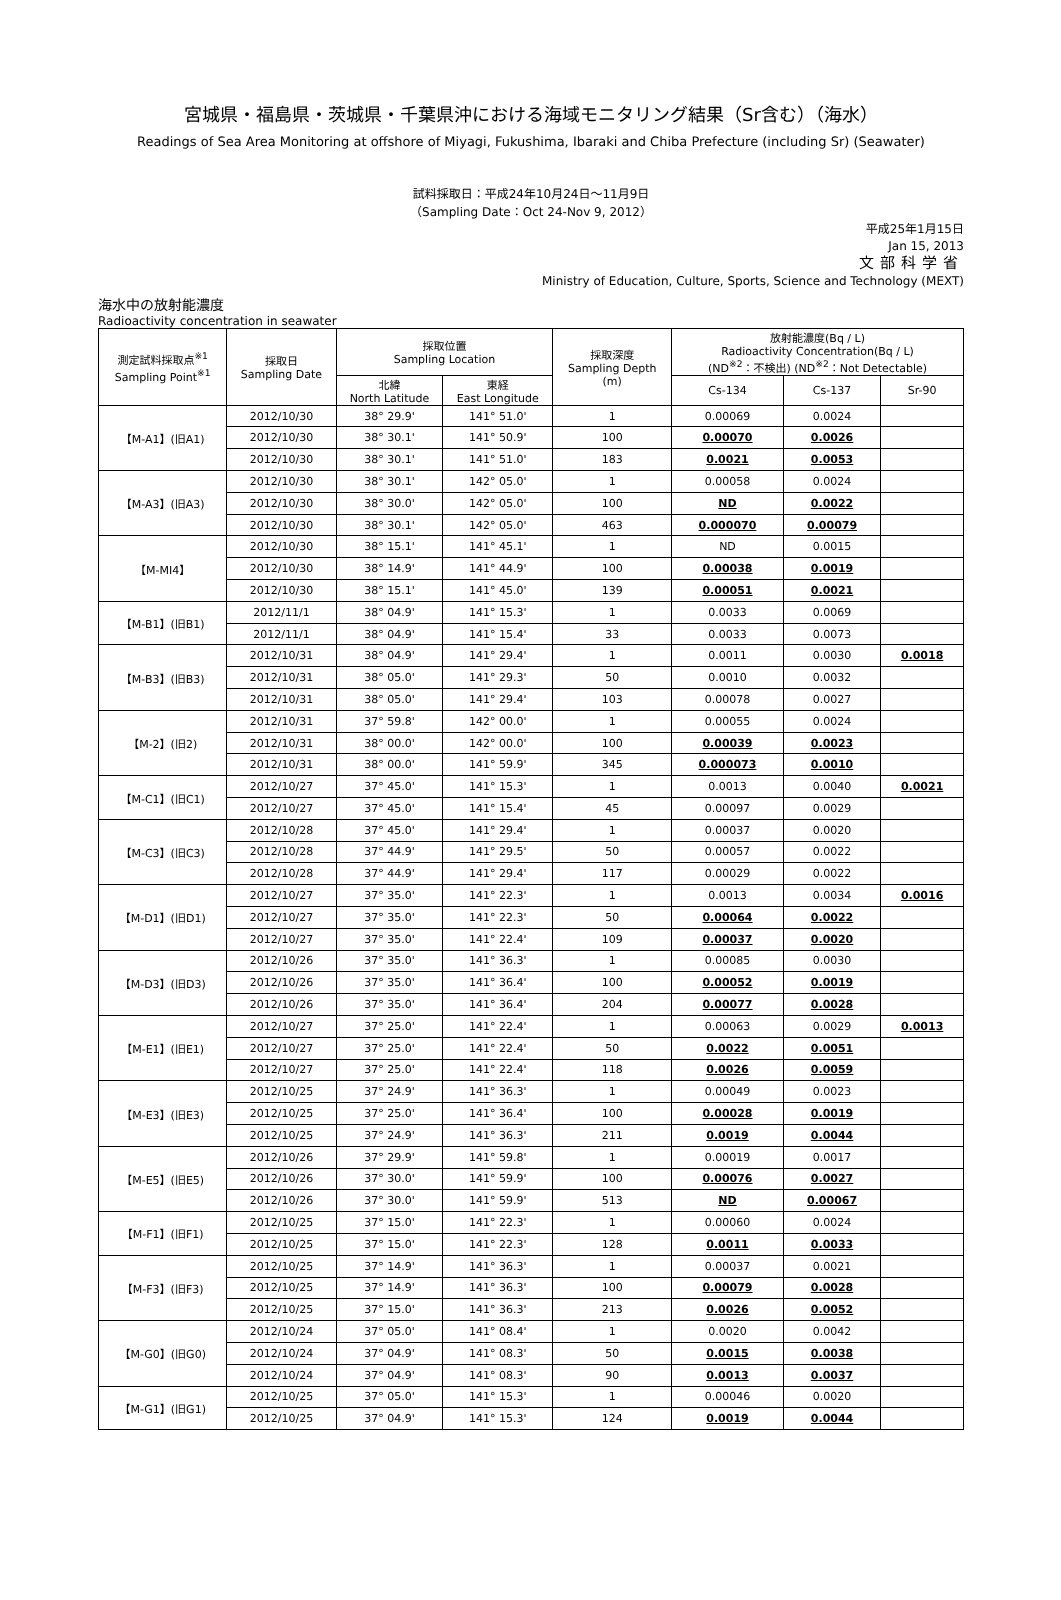宮城県・福島県・茨城県・千葉県沖における海域モニタリング結果（Sr含む）（海水）
Readings of Sea Area Monitoring at offshore of Miyagi, Fukushima, Ibaraki and Chiba Prefecture (including Sr) (Seawater)
試料採取日：平成24年10月24日～11月9日
（Sampling Date：Oct 24-Nov 9, 2012）
平成25年1月15日
Jan 15, 2013
文部科学省
Ministry of Education, Culture, Sports, Science and Technology (MEXT)
海水中の放射能濃度
Radioactivity concentration in seawater
| 測定試料採取点<sup>※1</sup> Sampling Point<sup>※1</sup> | 採取日 Sampling Date | 採取位置 Sampling Location | | 採取深度 Sampling Depth (m) | 放射能濃度(Bq / L) Radioactivity Concentration(Bq / L) (ND<sup>※2</sup>：不検出) (ND<sup>※2</sup>：Not Detectable) | | |
| --- | --- | --- | --- | --- | --- | --- | --- |
| | | 北緯 North Latitude | 東経 East Longitude | | Cs-134 | Cs-137 | Sr-90 |
| 【M-A1】(旧A1) | 2012/10/30 | 38° 29.9' | 141° 51.0' | 1 | 0.00069 | 0.0024 | |
| | 2012/10/30 | 38° 30.1' | 141° 50.9' | 100 | 0.00070 | 0.0026 | |
| | 2012/10/30 | 38° 30.1' | 141° 51.0' | 183 | 0.0021 | 0.0053 | |
| 【M-A3】(旧A3) | 2012/10/30 | 38° 30.1' | 142° 05.0' | 1 | 0.00058 | 0.0024 | |
| | 2012/10/30 | 38° 30.0' | 142° 05.0' | 100 | ND | 0.0022 | |
| | 2012/10/30 | 38° 30.1' | 142° 05.0' | 463 | 0.000070 | 0.00079 | |
| 【M-MI4】 | 2012/10/30 | 38° 15.1' | 141° 45.1' | 1 | ND | 0.0015 | |
| | 2012/10/30 | 38° 14.9' | 141° 44.9' | 100 | 0.00038 | 0.0019 | |
| | 2012/10/30 | 38° 15.1' | 141° 45.0' | 139 | 0.00051 | 0.0021 | |
| 【M-B1】(旧B1) | 2012/11/1 | 38° 04.9' | 141° 15.3' | 1 | 0.0033 | 0.0069 | |
| | 2012/11/1 | 38° 04.9' | 141° 15.4' | 33 | 0.0033 | 0.0073 | |
| 【M-B3】(旧B3) | 2012/10/31 | 38° 04.9' | 141° 29.4' | 1 | 0.0011 | 0.0030 | 0.0018 |
| | 2012/10/31 | 38° 05.0' | 141° 29.3' | 50 | 0.0010 | 0.0032 | |
| | 2012/10/31 | 38° 05.0' | 141° 29.4' | 103 | 0.00078 | 0.0027 | |
| 【M-2】(旧2) | 2012/10/31 | 37° 59.8' | 142° 00.0' | 1 | 0.00055 | 0.0024 | |
| | 2012/10/31 | 38° 00.0' | 142° 00.0' | 100 | 0.00039 | 0.0023 | |
| | 2012/10/31 | 38° 00.0' | 141° 59.9' | 345 | 0.000073 | 0.0010 | |
| 【M-C1】(旧C1) | 2012/10/27 | 37° 45.0' | 141° 15.3' | 1 | 0.0013 | 0.0040 | 0.0021 |
| | 2012/10/27 | 37° 45.0' | 141° 15.4' | 45 | 0.00097 | 0.0029 | |
| 【M-C3】(旧C3) | 2012/10/28 | 37° 45.0' | 141° 29.4' | 1 | 0.00037 | 0.0020 | |
| | 2012/10/28 | 37° 44.9' | 141° 29.5' | 50 | 0.00057 | 0.0022 | |
| | 2012/10/28 | 37° 44.9' | 141° 29.4' | 117 | 0.00029 | 0.0022 | |
| 【M-D1】(旧D1) | 2012/10/27 | 37° 35.0' | 141° 22.3' | 1 | 0.0013 | 0.0034 | 0.0016 |
| | 2012/10/27 | 37° 35.0' | 141° 22.3' | 50 | 0.00064 | 0.0022 | |
| | 2012/10/27 | 37° 35.0' | 141° 22.4' | 109 | 0.00037 | 0.0020 | |
| 【M-D3】(旧D3) | 2012/10/26 | 37° 35.0' | 141° 36.3' | 1 | 0.00085 | 0.0030 | |
| | 2012/10/26 | 37° 35.0' | 141° 36.4' | 100 | 0.00052 | 0.0019 | |
| | 2012/10/26 | 37° 35.0' | 141° 36.4' | 204 | 0.00077 | 0.0028 | |
| 【M-E1】(旧E1) | 2012/10/27 | 37° 25.0' | 141° 22.4' | 1 | 0.00063 | 0.0029 | 0.0013 |
| | 2012/10/27 | 37° 25.0' | 141° 22.4' | 50 | 0.0022 | 0.0051 | |
| | 2012/10/27 | 37° 25.0' | 141° 22.4' | 118 | 0.0026 | 0.0059 | |
| 【M-E3】(旧E3) | 2012/10/25 | 37° 24.9' | 141° 36.3' | 1 | 0.00049 | 0.0023 | |
| | 2012/10/25 | 37° 25.0' | 141° 36.4' | 100 | 0.00028 | 0.0019 | |
| | 2012/10/25 | 37° 24.9' | 141° 36.3' | 211 | 0.0019 | 0.0044 | |
| 【M-E5】(旧E5) | 2012/10/26 | 37° 29.9' | 141° 59.8' | 1 | 0.00019 | 0.0017 | |
| | 2012/10/26 | 37° 30.0' | 141° 59.9' | 100 | 0.00076 | 0.0027 | |
| | 2012/10/26 | 37° 30.0' | 141° 59.9' | 513 | ND | 0.00067 | |
| 【M-F1】(旧F1) | 2012/10/25 | 37° 15.0' | 141° 22.3' | 1 | 0.00060 | 0.0024 | |
| | 2012/10/25 | 37° 15.0' | 141° 22.3' | 128 | 0.0011 | 0.0033 | |
| 【M-F3】(旧F3) | 2012/10/25 | 37° 14.9' | 141° 36.3' | 1 | 0.00037 | 0.0021 | |
| | 2012/10/25 | 37° 14.9' | 141° 36.3' | 100 | 0.00079 | 0.0028 | |
| | 2012/10/25 | 37° 15.0' | 141° 36.3' | 213 | 0.0026 | 0.0052 | |
| 【M-G0】(旧G0) | 2012/10/24 | 37° 05.0' | 141° 08.4' | 1 | 0.0020 | 0.0042 | |
| | 2012/10/24 | 37° 04.9' | 141° 08.3' | 50 | 0.0015 | 0.0038 | |
| | 2012/10/24 | 37° 04.9' | 141° 08.3' | 90 | 0.0013 | 0.0037 | |
| 【M-G1】(旧G1) | 2012/10/25 | 37° 05.0' | 141° 15.3' | 1 | 0.00046 | 0.0020 | |
| | 2012/10/25 | 37° 04.9' | 141° 15.3' | 124 | 0.0019 | 0.0044 | |